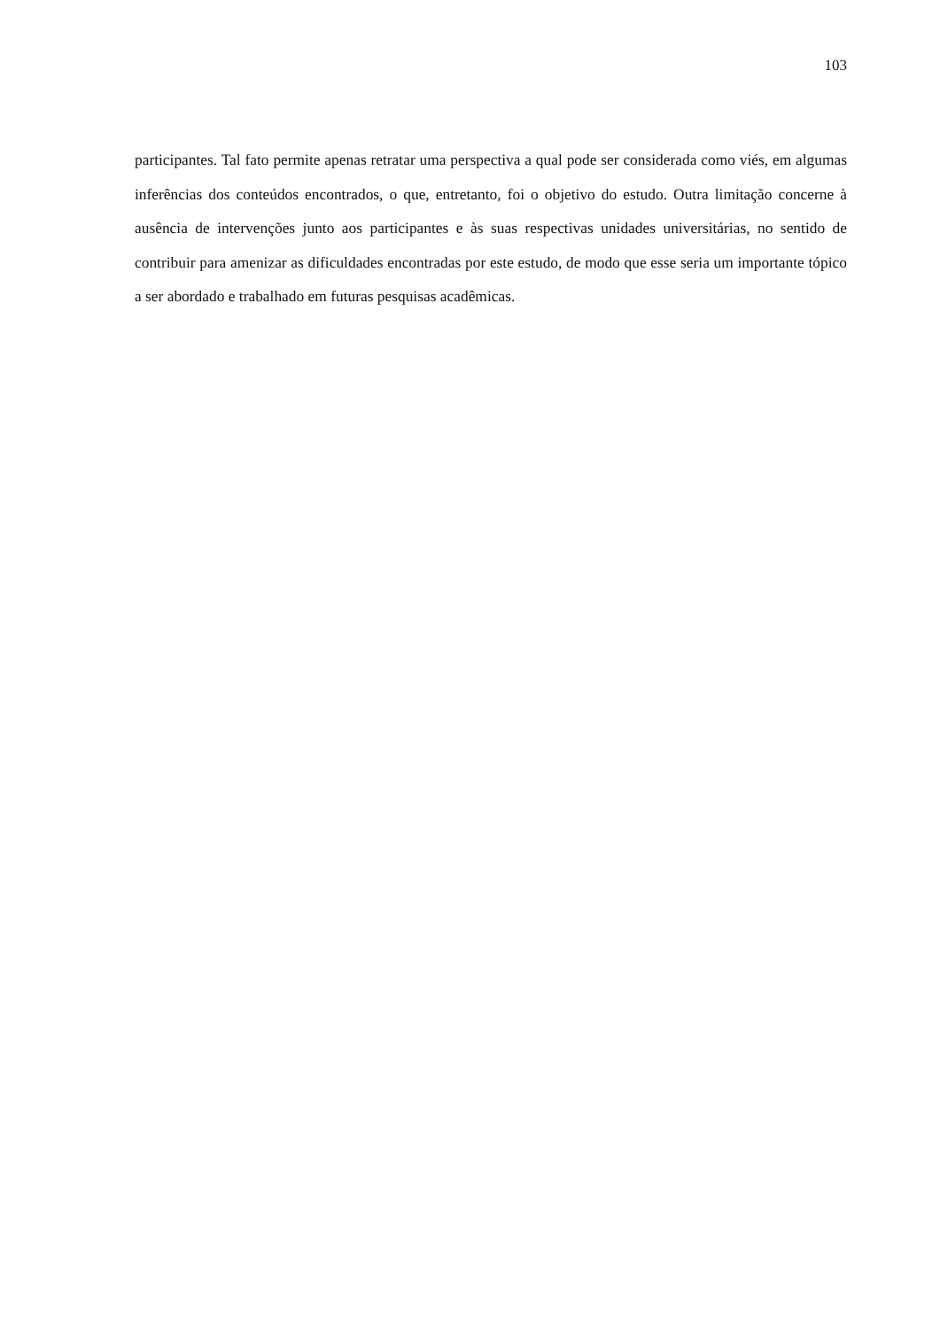103
participantes. Tal fato permite apenas retratar uma perspectiva a qual pode ser considerada como viés, em algumas inferências dos conteúdos encontrados, o que, entretanto, foi o objetivo do estudo. Outra limitação concerne à ausência de intervenções junto aos participantes e às suas respectivas unidades universitárias, no sentido de contribuir para amenizar as dificuldades encontradas por este estudo, de modo que esse seria um importante tópico a ser abordado e trabalhado em futuras pesquisas acadêmicas.